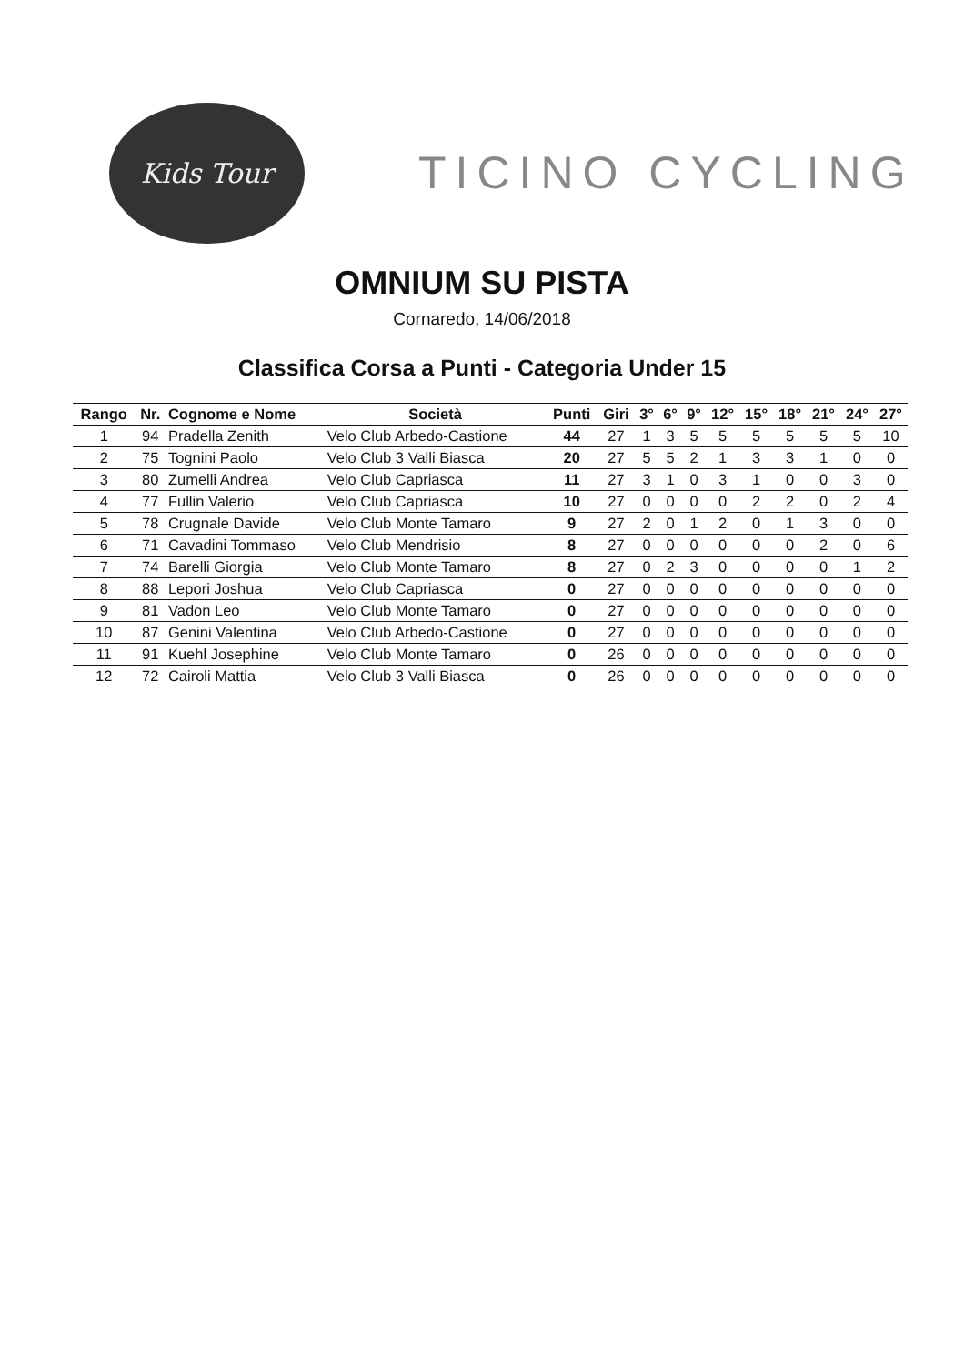Kids Tour
TICINO CYCLING
OMNIUM SU PISTA
Cornaredo, 14/06/2018
Classifica Corsa a Punti - Categoria Under 15
| Rango | Nr. | Cognome e Nome | Società | Punti | Giri | 3° | 6° | 9° | 12° | 15° | 18° | 21° | 24° | 27° |
| --- | --- | --- | --- | --- | --- | --- | --- | --- | --- | --- | --- | --- | --- | --- |
| 1 | 94 | Pradella Zenith | Velo Club Arbedo-Castione | 44 | 27 | 1 | 3 | 5 | 5 | 5 | 5 | 5 | 5 | 10 |
| 2 | 75 | Tognini Paolo | Velo Club 3 Valli Biasca | 20 | 27 | 5 | 5 | 2 | 1 | 3 | 3 | 1 | 0 | 0 |
| 3 | 80 | Zumelli Andrea | Velo Club Capriasca | 11 | 27 | 3 | 1 | 0 | 3 | 1 | 0 | 0 | 3 | 0 |
| 4 | 77 | Fullin Valerio | Velo Club Capriasca | 10 | 27 | 0 | 0 | 0 | 0 | 2 | 2 | 0 | 2 | 4 |
| 5 | 78 | Crugnale Davide | Velo Club Monte Tamaro | 9 | 27 | 2 | 0 | 1 | 2 | 0 | 1 | 3 | 0 | 0 |
| 6 | 71 | Cavadini Tommaso | Velo Club Mendrisio | 8 | 27 | 0 | 0 | 0 | 0 | 0 | 0 | 2 | 0 | 6 |
| 7 | 74 | Barelli Giorgia | Velo Club Monte Tamaro | 8 | 27 | 0 | 2 | 3 | 0 | 0 | 0 | 0 | 1 | 2 |
| 8 | 88 | Lepori Joshua | Velo Club Capriasca | 0 | 27 | 0 | 0 | 0 | 0 | 0 | 0 | 0 | 0 | 0 |
| 9 | 81 | Vadon Leo | Velo Club Monte Tamaro | 0 | 27 | 0 | 0 | 0 | 0 | 0 | 0 | 0 | 0 | 0 |
| 10 | 87 | Genini Valentina | Velo Club Arbedo-Castione | 0 | 27 | 0 | 0 | 0 | 0 | 0 | 0 | 0 | 0 | 0 |
| 11 | 91 | Kuehl Josephine | Velo Club Monte Tamaro | 0 | 26 | 0 | 0 | 0 | 0 | 0 | 0 | 0 | 0 | 0 |
| 12 | 72 | Cairoli Mattia | Velo Club 3 Valli Biasca | 0 | 26 | 0 | 0 | 0 | 0 | 0 | 0 | 0 | 0 | 0 |